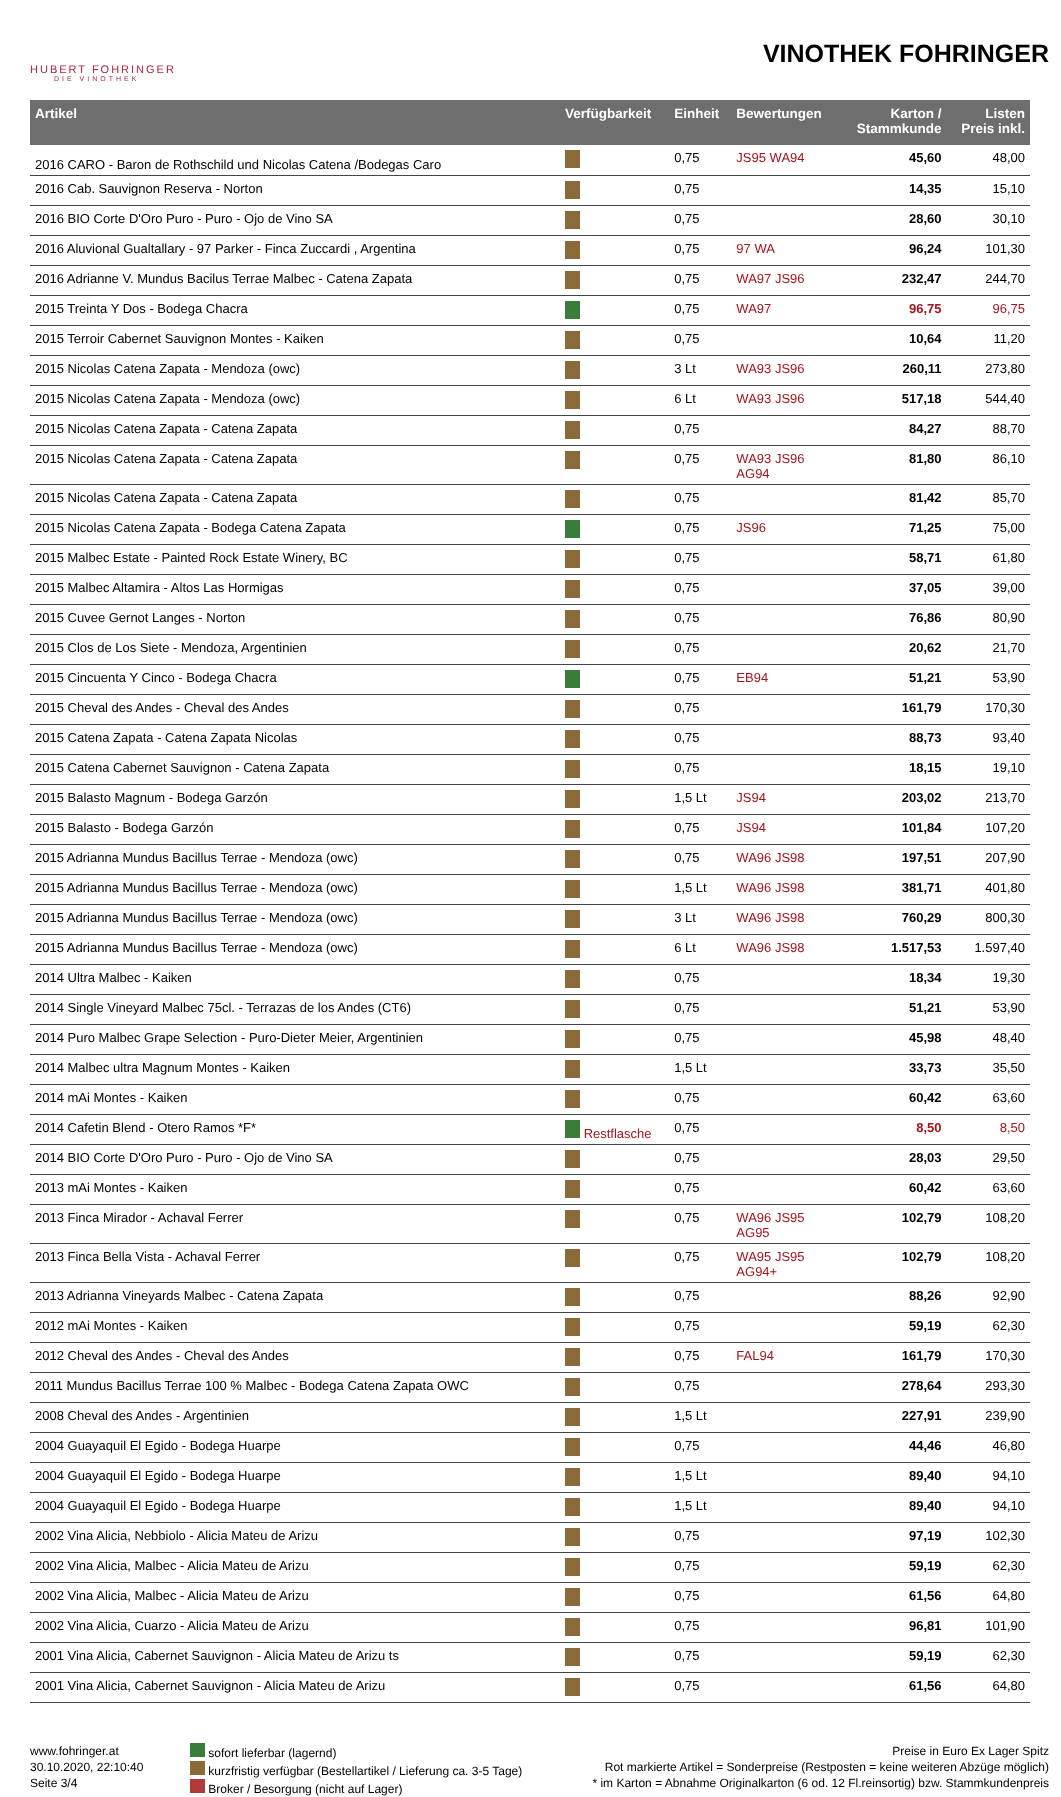HUBERT FOHRINGER
DIE VINOTHEK
VINOTHEK FOHRINGER
| Artikel | Verfügbarkeit | Einheit | Bewertungen | Karton / Stammkunde | Listen Preis inkl. |
| --- | --- | --- | --- | --- | --- |
| 2016 CARO - Baron de Rothschild und Nicolas Catena /Bodegas Caro | | 0,75 | JS95 WA94 | 45,60 | 48,00 |
| 2016 Cab. Sauvignon Reserva - Norton | | 0,75 | | 14,35 | 15,10 |
| 2016 BIO Corte D'Oro Puro - Puro - Ojo de Vino SA | | 0,75 | | 28,60 | 30,10 |
| 2016 Aluvional Gualtallary - 97 Parker - Finca Zuccardi , Argentina | | 0,75 | 97 WA | 96,24 | 101,30 |
| 2016 Adrianne V. Mundus Bacilus Terrae Malbec - Catena Zapata | | 0,75 | WA97 JS96 | 232,47 | 244,70 |
| 2015 Treinta Y Dos - Bodega Chacra | | 0,75 | WA97 | 96,75 | 96,75 |
| 2015 Terroir Cabernet Sauvignon Montes - Kaiken | | 0,75 | | 10,64 | 11,20 |
| 2015 Nicolas Catena Zapata - Mendoza (owc) | | 3 Lt | WA93 JS96 | 260,11 | 273,80 |
| 2015 Nicolas Catena Zapata - Mendoza (owc) | | 6 Lt | WA93 JS96 | 517,18 | 544,40 |
| 2015 Nicolas Catena Zapata - Catena Zapata | | 0,75 | | 84,27 | 88,70 |
| 2015 Nicolas Catena Zapata - Catena Zapata | | 0,75 | WA93 JS96 AG94 | 81,80 | 86,10 |
| 2015 Nicolas Catena Zapata - Catena Zapata | | 0,75 | | 81,42 | 85,70 |
| 2015 Nicolas Catena Zapata - Bodega Catena Zapata | | 0,75 | JS96 | 71,25 | 75,00 |
| 2015 Malbec Estate - Painted Rock Estate Winery, BC | | 0,75 | | 58,71 | 61,80 |
| 2015 Malbec Altamira - Altos Las Hormigas | | 0,75 | | 37,05 | 39,00 |
| 2015 Cuvee Gernot Langes - Norton | | 0,75 | | 76,86 | 80,90 |
| 2015 Clos de Los Siete - Mendoza, Argentinien | | 0,75 | | 20,62 | 21,70 |
| 2015 Cincuenta Y Cinco - Bodega Chacra | | 0,75 | EB94 | 51,21 | 53,90 |
| 2015 Cheval des Andes - Cheval des Andes | | 0,75 | | 161,79 | 170,30 |
| 2015 Catena Zapata - Catena Zapata Nicolas | | 0,75 | | 88,73 | 93,40 |
| 2015 Catena Cabernet Sauvignon - Catena Zapata | | 0,75 | | 18,15 | 19,10 |
| 2015 Balasto Magnum - Bodega Garzón | | 1,5 Lt | JS94 | 203,02 | 213,70 |
| 2015 Balasto - Bodega Garzón | | 0,75 | JS94 | 101,84 | 107,20 |
| 2015 Adrianna Mundus Bacillus Terrae - Mendoza (owc) | | 0,75 | WA96 JS98 | 197,51 | 207,90 |
| 2015 Adrianna Mundus Bacillus Terrae - Mendoza (owc) | | 1,5 Lt | WA96 JS98 | 381,71 | 401,80 |
| 2015 Adrianna Mundus Bacillus Terrae - Mendoza (owc) | | 3 Lt | WA96 JS98 | 760,29 | 800,30 |
| 2015 Adrianna Mundus Bacillus Terrae - Mendoza (owc) | | 6 Lt | WA96 JS98 | 1.517,53 | 1.597,40 |
| 2014 Ultra Malbec - Kaiken | | 0,75 | | 18,34 | 19,30 |
| 2014 Single Vineyard Malbec 75cl. - Terrazas de los Andes (CT6) | | 0,75 | | 51,21 | 53,90 |
| 2014 Puro Malbec Grape Selection - Puro-Dieter Meier, Argentinien | | 0,75 | | 45,98 | 48,40 |
| 2014 Malbec ultra Magnum Montes - Kaiken | | 1,5 Lt | | 33,73 | 35,50 |
| 2014 mAi Montes - Kaiken | | 0,75 | | 60,42 | 63,60 |
| 2014 Cafetin Blend - Otero Ramos *F* | Restflasche | 0,75 | | 8,50 | 8,50 |
| 2014 BIO Corte D'Oro Puro - Puro - Ojo de Vino SA | | 0,75 | | 28,03 | 29,50 |
| 2013 mAi Montes - Kaiken | | 0,75 | | 60,42 | 63,60 |
| 2013 Finca Mirador - Achaval Ferrer | | 0,75 | WA96 JS95 AG95 | 102,79 | 108,20 |
| 2013 Finca Bella Vista - Achaval Ferrer | | 0,75 | WA95 JS95 AG94+ | 102,79 | 108,20 |
| 2013 Adrianna Vineyards Malbec - Catena Zapata | | 0,75 | | 88,26 | 92,90 |
| 2012 mAi Montes - Kaiken | | 0,75 | | 59,19 | 62,30 |
| 2012 Cheval des Andes - Cheval des Andes | | 0,75 | FAL94 | 161,79 | 170,30 |
| 2011 Mundus Bacillus Terrae 100 % Malbec - Bodega Catena Zapata OWC | | 0,75 | | 278,64 | 293,30 |
| 2008 Cheval des Andes - Argentinien | | 1,5 Lt | | 227,91 | 239,90 |
| 2004 Guayaquil El Egido - Bodega Huarpe | | 0,75 | | 44,46 | 46,80 |
| 2004 Guayaquil El Egido - Bodega Huarpe | | 1,5 Lt | | 89,40 | 94,10 |
| 2004 Guayaquil El Egido - Bodega Huarpe | | 1,5 Lt | | 89,40 | 94,10 |
| 2002 Vina Alicia, Nebbiolo - Alicia Mateu de Arizu | | 0,75 | | 97,19 | 102,30 |
| 2002 Vina Alicia, Malbec - Alicia Mateu de Arizu | | 0,75 | | 59,19 | 62,30 |
| 2002 Vina Alicia, Malbec - Alicia Mateu de Arizu | | 0,75 | | 61,56 | 64,80 |
| 2002 Vina Alicia, Cuarzo - Alicia Mateu de Arizu | | 0,75 | | 96,81 | 101,90 |
| 2001 Vina Alicia, Cabernet Sauvignon - Alicia Mateu de Arizu ts | | 0,75 | | 59,19 | 62,30 |
| 2001 Vina Alicia, Cabernet Sauvignon - Alicia Mateu de Arizu | | 0,75 | | 61,56 | 64,80 |
www.fohringer.at
30.10.2020, 22:10:40
Seite 3/4
sofort lieferbar (lagernd)
kurzfristig verfügbar (Bestellartikel / Lieferung ca. 3-5 Tage)
Broker / Besorgung (nicht auf Lager)
Preise in Euro Ex Lager Spitz
Rot markierte Artikel = Sonderpreise (Restposten = keine weiteren Abzüge möglich)
* im Karton = Abnahme Originalkarton (6 od. 12 Fl.reinsortig) bzw. Stammkundenpreis